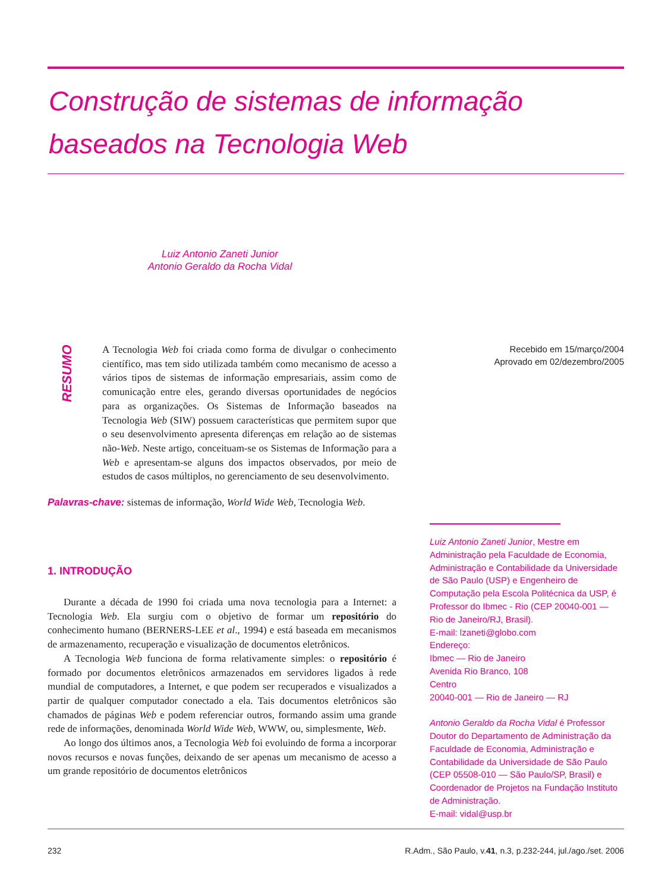Construção de sistemas de informação
baseados na Tecnologia Web
Luiz Antonio Zaneti Junior
Antonio Geraldo da Rocha Vidal
RESUMO
A Tecnologia Web foi criada como forma de divulgar o conhecimento científico, mas tem sido utilizada também como mecanismo de acesso a vários tipos de sistemas de informação empresariais, assim como de comunicação entre eles, gerando diversas oportunidades de negócios para as organizações. Os Sistemas de Informação baseados na Tecnologia Web (SIW) possuem características que permitem supor que o seu desenvolvimento apresenta diferenças em relação ao de sistemas não-Web. Neste artigo, conceituam-se os Sistemas de Informação para a Web e apresentam-se alguns dos impactos observados, por meio de estudos de casos múltiplos, no gerenciamento de seu desenvolvimento.
Recebido em 15/março/2004
Aprovado em 02/dezembro/2005
Palavras-chave: sistemas de informação, World Wide Web, Tecnologia Web.
1. INTRODUÇÃO
Durante a década de 1990 foi criada uma nova tecnologia para a Internet: a Tecnologia Web. Ela surgiu com o objetivo de formar um repositório do conhecimento humano (BERNERS-LEE et al., 1994) e está baseada em mecanismos de armazenamento, recuperação e visualização de documentos eletrônicos.
A Tecnologia Web funciona de forma relativamente simples: o repositório é formado por documentos eletrônicos armazenados em servidores ligados à rede mundial de computadores, a Internet, e que podem ser recuperados e visualizados a partir de qualquer computador conectado a ela. Tais documentos eletrônicos são chamados de páginas Web e podem referenciar outros, formando assim uma grande rede de informações, denominada World Wide Web, WWW, ou, simplesmente, Web.
Ao longo dos últimos anos, a Tecnologia Web foi evoluindo de forma a incorporar novos recursos e novas funções, deixando de ser apenas um mecanismo de acesso a um grande repositório de documentos eletrônicos
Luiz Antonio Zaneti Junior, Mestre em Administração pela Faculdade de Economia, Administração e Contabilidade da Universidade de São Paulo (USP) e Engenheiro de Computação pela Escola Politécnica da USP, é Professor do Ibmec - Rio (CEP 20040-001 — Rio de Janeiro/RJ, Brasil).
E-mail: lzaneti@globo.com
Endereço:
Ibmec — Rio de Janeiro
Avenida Rio Branco, 108
Centro
20040-001 — Rio de Janeiro — RJ
Antonio Geraldo da Rocha Vidal é Professor Doutor do Departamento de Administração da Faculdade de Economia, Administração e Contabilidade da Universidade de São Paulo (CEP 05508-010 — São Paulo/SP, Brasil) e Coordenador de Projetos na Fundação Instituto de Administração.
E-mail: vidal@usp.br
232 R.Adm., São Paulo, v.41, n.3, p.232-244, jul./ago./set. 2006